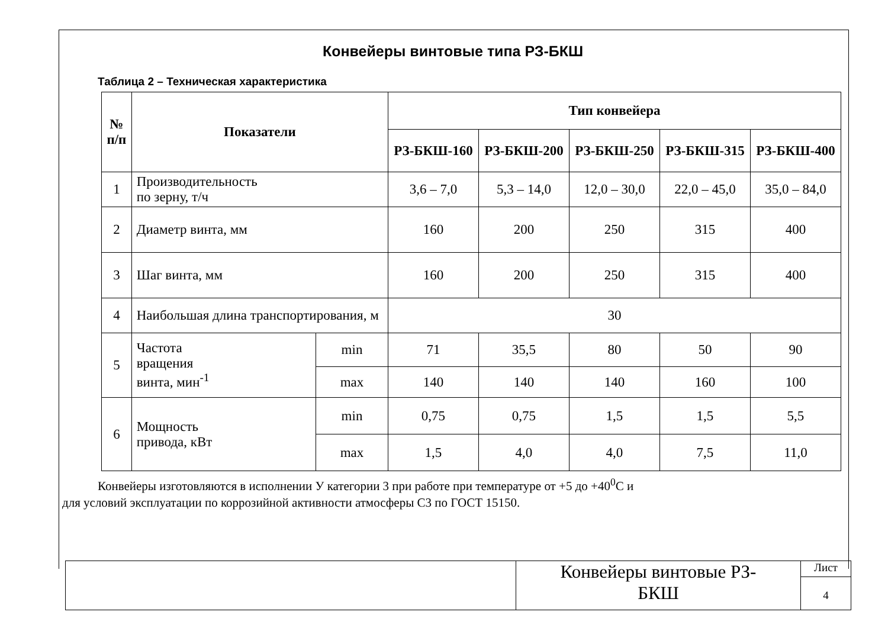Конвейеры винтовые типа РЗ-БКШ
Таблица 2 – Техническая характеристика
| № п/п | Показатели | | Тип конвейера | | | | |
| --- | --- | --- | --- | --- | --- | --- | --- |
| | | | РЗ-БКШ-160 | РЗ-БКШ-200 | РЗ-БКШ-250 | РЗ-БКШ-315 | РЗ-БКШ-400 |
| 1 | Производительность по зерну, т/ч | | 3,6 – 7,0 | 5,3 – 14,0 | 12,0 – 30,0 | 22,0 – 45,0 | 35,0 – 84,0 |
| 2 | Диаметр винта, мм | | 160 | 200 | 250 | 315 | 400 |
| 3 | Шаг винта, мм | | 160 | 200 | 250 | 315 | 400 |
| 4 | Наибольшая длина транспортирования, м | | 30 | | | | |
| 5 | Частота вращения винта, мин<sup>-1</sup> | min | 71 | 35,5 | 80 | 50 | 90 |
| | | max | 140 | 140 | 140 | 160 | 100 |
| 6 | Мощность привода, кВт | min | 0,75 | 0,75 | 1,5 | 1,5 | 5,5 |
| | | max | 1,5 | 4,0 | 4,0 | 7,5 | 11,0 |
Конвейеры изготовляются в исполнении У категории 3 при работе при температуре от +5 до +40<sup>0</sup>С и
для условий эксплуатации по коррозийной активности атмосферы С3 по ГОСТ 15150.
Конвейеры винтовые РЗ-
БКШ
Лист
4